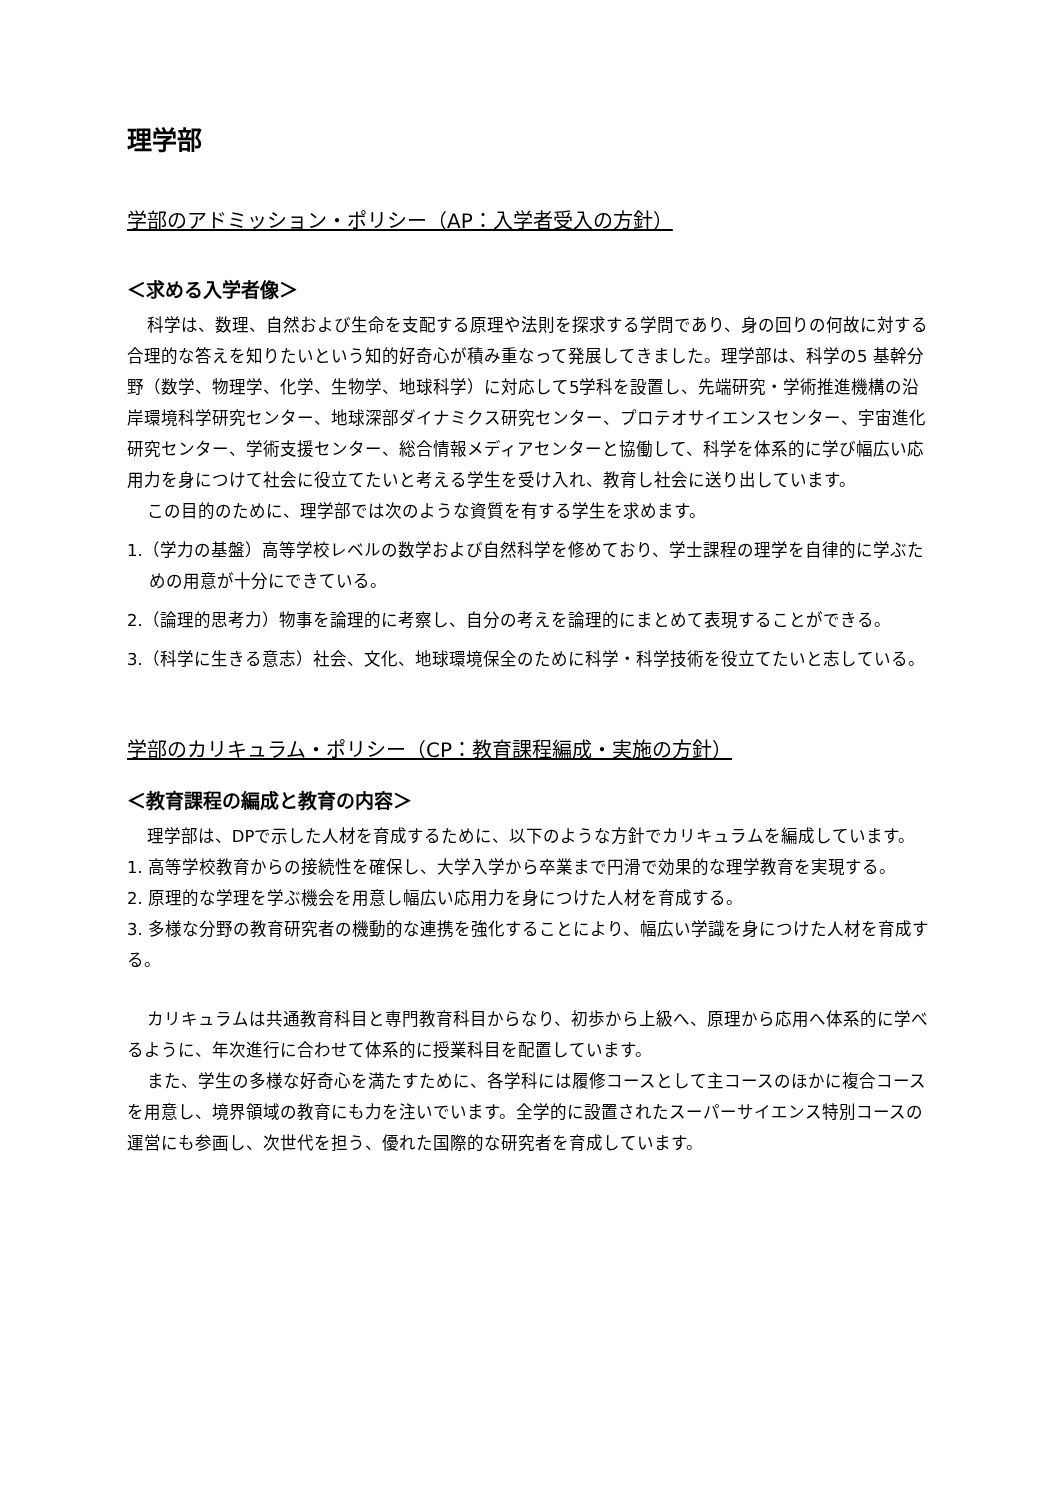理学部
学部のアドミッション・ポリシー（AP：入学者受入の方針）
＜求める入学者像＞
科学は、数理、自然および生命を支配する原理や法則を探求する学問であり、身の回りの何故に対する合理的な答えを知りたいという知的好奇心が積み重なって発展してきました。理学部は、科学の5 基幹分野（数学、物理学、化学、生物学、地球科学）に対応して5学科を設置し、先端研究・学術推進機構の沿岸環境科学研究センター、地球深部ダイナミクス研究センター、プロテオサイエンスセンター、宇宙進化研究センター、学術支援センター、総合情報メディアセンターと協働して、科学を体系的に学び幅広い応用力を身につけて社会に役立てたいと考える学生を受け入れ、教育し社会に送り出しています。
この目的のために、理学部では次のような資質を有する学生を求めます。
1.（学力の基盤）高等学校レベルの数学および自然科学を修めており、学士課程の理学を自律的に学ぶための用意が十分にできている。
2.（論理的思考力）物事を論理的に考察し、自分の考えを論理的にまとめて表現することができる。
3.（科学に生きる意志）社会、文化、地球環境保全のために科学・科学技術を役立てたいと志している。
学部のカリキュラム・ポリシー（CP：教育課程編成・実施の方針）
＜教育課程の編成と教育の内容＞
理学部は、DPで示した人材を育成するために、以下のような方針でカリキュラムを編成しています。
1. 高等学校教育からの接続性を確保し、大学入学から卒業まで円滑で効果的な理学教育を実現する。
2. 原理的な学理を学ぶ機会を用意し幅広い応用力を身につけた人材を育成する。
3. 多様な分野の教育研究者の機動的な連携を強化することにより、幅広い学識を身につけた人材を育成する。
カリキュラムは共通教育科目と専門教育科目からなり、初歩から上級へ、原理から応用へ体系的に学べるように、年次進行に合わせて体系的に授業科目を配置しています。
また、学生の多様な好奇心を満たすために、各学科には履修コースとして主コースのほかに複合コースを用意し、境界領域の教育にも力を注いでいます。全学的に設置されたスーパーサイエンス特別コースの運営にも参画し、次世代を担う、優れた国際的な研究者を育成しています。